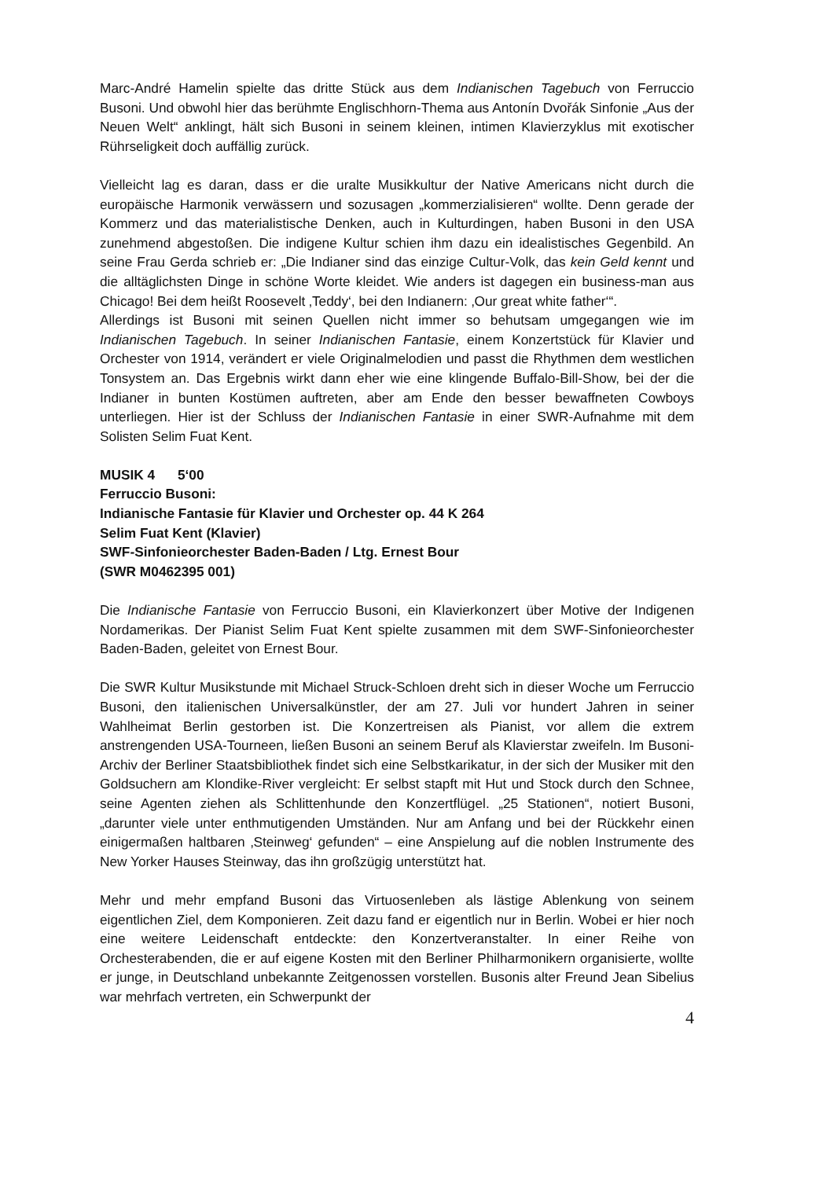Marc-André Hamelin spielte das dritte Stück aus dem Indianischen Tagebuch von Ferruccio Busoni. Und obwohl hier das berühmte Englischhorn-Thema aus Antonín Dvořák Sinfonie „Aus der Neuen Welt“ anklingt, hält sich Busoni in seinem kleinen, intimen Klavierzyklus mit exotischer Rührseligkeit doch auffällig zurück.
Vielleicht lag es daran, dass er die uralte Musikkultur der Native Americans nicht durch die europäische Harmonik verwässern und sozusagen „kommerzialisieren“ wollte. Denn gerade der Kommerz und das materialistische Denken, auch in Kulturdingen, haben Busoni in den USA zunehmend abgestoßen. Die indigene Kultur schien ihm dazu ein idealistisches Gegenbild. An seine Frau Gerda schrieb er: „Die Indianer sind das einzige Cultur-Volk, das kein Geld kennt und die alltäglichsten Dinge in schöne Worte kleidet. Wie anders ist dagegen ein business-man aus Chicago! Bei dem heißt Roosevelt ‚Teddy‘, bei den Indianern: ‚Our great white father‘“.
Allerdings ist Busoni mit seinen Quellen nicht immer so behutsam umgegangen wie im Indianischen Tagebuch. In seiner Indianischen Fantasie, einem Konzertstück für Klavier und Orchester von 1914, verändert er viele Originalmelodien und passt die Rhythmen dem westlichen Tonsystem an. Das Ergebnis wirkt dann eher wie eine klingende Buffalo-Bill-Show, bei der die Indianer in bunten Kostümen auftreten, aber am Ende den besser bewaffneten Cowboys unterliegen. Hier ist der Schluss der Indianischen Fantasie in einer SWR-Aufnahme mit dem Solisten Selim Fuat Kent.
MUSIK 4 5‘00
Ferruccio Busoni:
Indianische Fantasie für Klavier und Orchester op. 44 K 264
Selim Fuat Kent (Klavier)
SWF-Sinfonieorchester Baden-Baden / Ltg. Ernest Bour
(SWR M0462395 001)
Die Indianische Fantasie von Ferruccio Busoni, ein Klavierkonzert über Motive der Indigenen Nordamerikas. Der Pianist Selim Fuat Kent spielte zusammen mit dem SWF-Sinfonieorchester Baden-Baden, geleitet von Ernest Bour.
Die SWR Kultur Musikstunde mit Michael Struck-Schloen dreht sich in dieser Woche um Ferruccio Busoni, den italienischen Universalkünstler, der am 27. Juli vor hundert Jahren in seiner Wahlheimat Berlin gestorben ist. Die Konzertreisen als Pianist, vor allem die extrem anstrengenden USA-Tourneen, ließen Busoni an seinem Beruf als Klavierstar zweifeln. Im Busoni-Archiv der Berliner Staatsbibliothek findet sich eine Selbstkarikatur, in der sich der Musiker mit den Goldsuchern am Klondike-River vergleicht: Er selbst stapft mit Hut und Stock durch den Schnee, seine Agenten ziehen als Schlittenhunde den Konzertflügel. „25 Stationen“, notiert Busoni, „darunter viele unter enthmutigenden Umständen. Nur am Anfang und bei der Rückkehr einen einigermaßen haltbaren ‚Steinweg‘ gefunden“ – eine Anspielung auf die noblen Instrumente des New Yorker Hauses Steinway, das ihn großzügig unterstützt hat.
Mehr und mehr empfand Busoni das Virtuosenleben als lästige Ablenkung von seinem eigentlichen Ziel, dem Komponieren. Zeit dazu fand er eigentlich nur in Berlin. Wobei er hier noch eine weitere Leidenschaft entdeckte: den Konzertveranstalter. In einer Reihe von Orchesterabenden, die er auf eigene Kosten mit den Berliner Philharmonikern organisierte, wollte er junge, in Deutschland unbekannte Zeitgenossen vorstellen. Busonis alter Freund Jean Sibelius war mehrfach vertreten, ein Schwerpunkt der
4